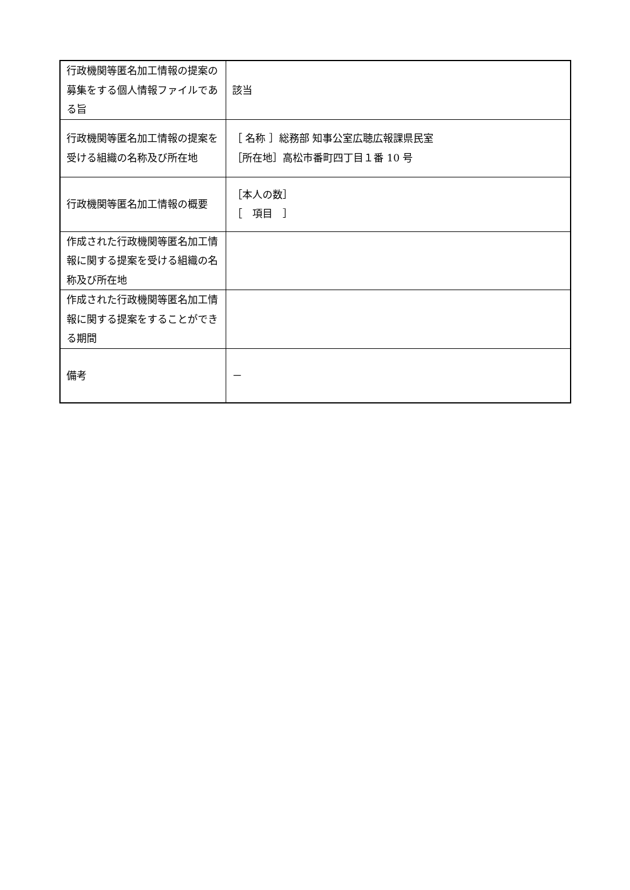| 行政機関等匿名加工情報の提案の募集をする個人情報ファイルである旨 | 該当 |
| 行政機関等匿名加工情報の提案を受ける組織の名称及び所在地 | ［ 名称 ］総務部 知事公室広聴広報課県民室 ［所在地］高松市番町四丁目１番 10 号 |
| 行政機関等匿名加工情報の概要 | ［本人の数］ ［ 項目 ］ |
| 作成された行政機関等匿名加工情報に関する提案を受ける組織の名称及び所在地 | |
| 作成された行政機関等匿名加工情報に関する提案をすることができる期間 | |
| 備考 | － |